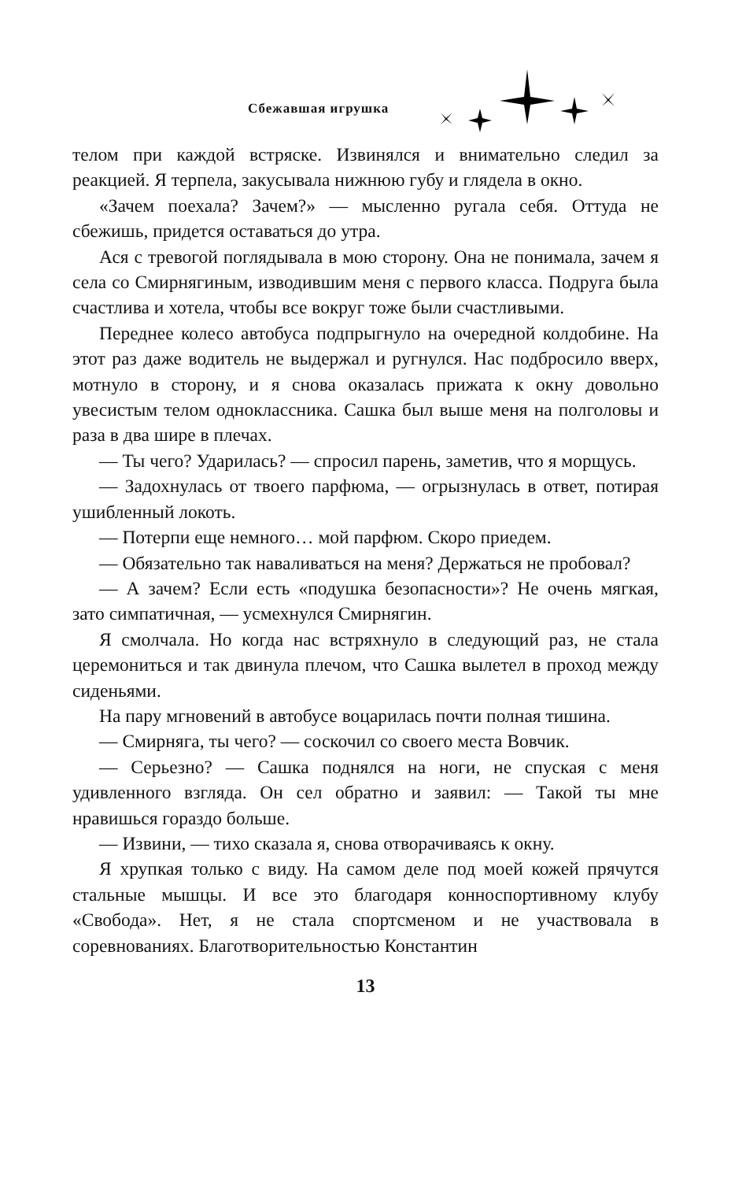Сбежавшая игрушка
телом при каждой встряске. Извинялся и внимательно следил за реакцией. Я терпела, закусывала нижнюю губу и глядела в окно.
«Зачем поехала? Зачем?» — мысленно ругала себя. Оттуда не сбежишь, придется оставаться до утра.
Ася с тревогой поглядывала в мою сторону. Она не понимала, зачем я села со Смирнягиным, изводившим меня с первого класса. Подруга была счастлива и хотела, чтобы все вокруг тоже были счастливыми.
Переднее колесо автобуса подпрыгнуло на очередной колдобине. На этот раз даже водитель не выдержал и ругнулся. Нас подбросило вверх, мотнуло в сторону, и я снова оказалась прижата к окну довольно увесистым телом одноклассника. Сашка был выше меня на полголовы и раза в два шире в плечах.
— Ты чего? Ударилась? — спросил парень, заметив, что я морщусь.
— Задохнулась от твоего парфюма, — огрызнулась в ответ, потирая ушибленный локоть.
— Потерпи еще немного… мой парфюм. Скоро приедем.
— Обязательно так наваливаться на меня? Держаться не пробовал?
— А зачем? Если есть «подушка безопасности»? Не очень мягкая, зато симпатичная, — усмехнулся Смирнягин.
Я смолчала. Но когда нас встряхнуло в следующий раз, не стала церемониться и так двинула плечом, что Сашка вылетел в проход между сиденьями.
На пару мгновений в автобусе воцарилась почти полная тишина.
— Смирняга, ты чего? — соскочил со своего места Вовчик.
— Серьезно? — Сашка поднялся на ноги, не спуская с меня удивленного взгляда. Он сел обратно и заявил: — Такой ты мне нравишься гораздо больше.
— Извини, — тихо сказала я, снова отворачиваясь к окну.
Я хрупкая только с виду. На самом деле под моей кожей прячутся стальные мышцы. И все это благодаря конноспортивному клубу «Свобода». Нет, я не стала спортсменом и не участвовала в соревнованиях. Благотворительностью Константин
13